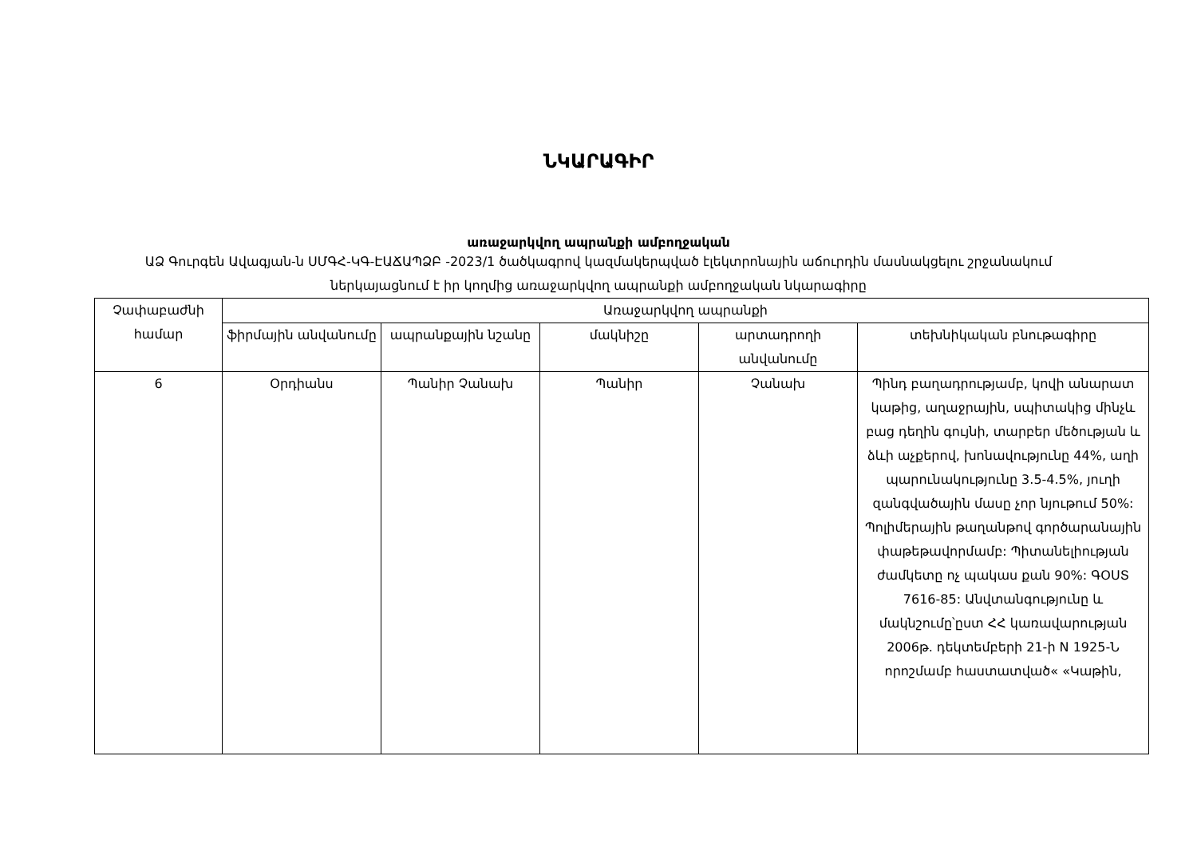ՆԿԱՐԱԳԻՐ
առաջարկվող ապրանքի ամբողջական
ԱՁ Գուրգեն Ավագյան-ն ՍՄԳՀ-ԿԳ-ԷԱՃԱՊՁԲ -2023/1 ծածկագրով կազմակերպված էլեկտրոնային աճուրդին մասնակցելու շրջանակում ներկայացնում է իր կողմից առաջարկվող ապրանքի ամբողջական նկարագիրը
| Չափաբաժնի համար | Առաջարկվող ապրանքի | | | | |
| --- | --- | --- | --- | --- | --- |
| | ֆիրմային անվանումը | ապրանքային նշանը | մակնիշը | արտադրողի անվանումը | տեխնիկական բնութագիրը |
| 6 | Օրդիանս | Պանիր Չանախ | Պանիր | Չանախ | Պինդ բաղադրությամբ, կովի անարատ կաթից, աղաջրային, սպիտակից մինչև բաց դեղին գույնի, տարբեր մեծության և ձևի աչքերով, խոնավությունը 44%, աղի պարունակությունը 3.5-4.5%, յուղի զանգվածային մասը չոր նյութում 50%: Պոլիմերային թաղանթով գործարանային փաթեթավորմամբ: Պիտանելիության ժամկետը ոչ պակաս քան 90%: ԳՕՍՏ 7616-85: Անվտանգությունը և մակնշումը՝ըստ ՀՀ կառավարության 2006թ. դեկտեմբերի 21-ի N 1925-Ն որոշմամբ հաստատված« «Կաթին, |